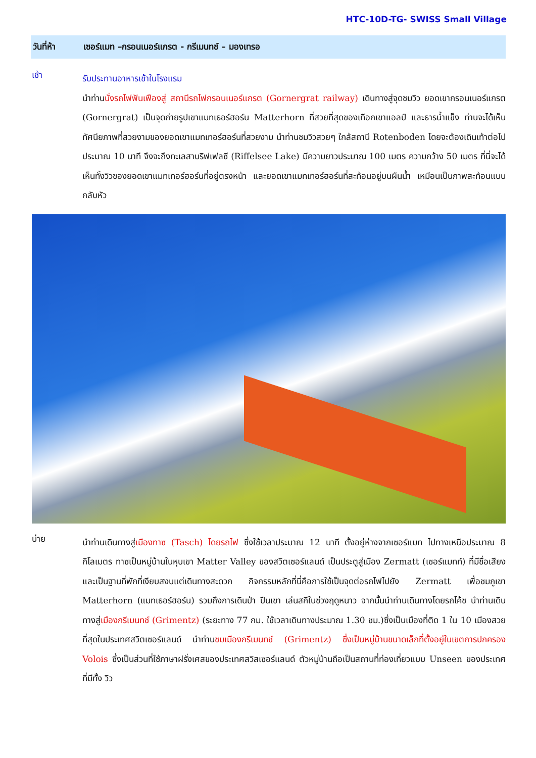HTC-10D-TG- SWISS Small Village
วันที่ห้า เซอร์แมท –กรอนเนอร์แกรต - กรีเมนทช์ – มองเทรอ
เช้า
รับประทานอาหารเช้าในโรงแรม
นำท่านนั่งรถไฟฟันเฟืองสู่ สถานีรถไฟกรอนเนอร์แกรต (Gornergrat railway) เดินทางสู่จุดชมวิว ยอดเขากรอนเนอร์แกรต (Gornergrat) เป็นจุดถ่ายรูปเขาแมทเธอร์ฮอร์น Matterhorn ที่สวยที่สุดของเทือกเขาแอลป์ และธารน้ำแข็ง ท่านจะได้เห็นทัศนียภาพที่สวยงามของยอดเขาแมทเทอร์ฮอร์นที่สวยงาม นำท่านชมวิวสวยๆ ใกล้สถานี Rotenboden โดยจะต้องเดินเท้าต่อไปประมาณ 10 นาที จึงจะถึงทะเลสาบริฟเฟลซี (Riffelsee Lake) มีความยาวประมาณ 100 เมตร ความกว้าง 50 เมตร ที่นี่จะได้เห็นทั้งวิวของยอดเขาแมทเทอร์ฮอร์นที่อยู่ตรงหน้า และยอดเขาแมทเทอร์ฮอร์นที่สะท้อนอยู่บนผืนน้ำ เหมือนเป็นภาพสะท้อนแบบกลับหัว
บ่าย
นำท่านเดินทางสู่เมืองทาซ (Tasch) โดยรถไฟ ซึ่งใช้เวลาประมาณ 12 นาที ตั้งอยู่ห่างจากเซอร์แมท ไปทางเหนือประมาณ 8 กิโลเมตร ทาซเป็นหมู่บ้านในหุบเขา Matter Valley ของสวิตเซอร์แลนด์ เป็นประตูสู่เมือง Zermatt (เซอร์แมทท์) ที่มีชื่อเสียง และเป็นฐานที่พักที่เงียบสงบแต่เดินทางสะดวก กิจกรรมหลักที่นี่คือการใช้เป็นจุดต่อรถไฟไปยัง Zermatt เพื่อชมภูเขา Matterhorn (แมทเธอร์ฮอร์น) รวมถึงการเดินป่า ปีนเขา เล่นสกีในช่วงฤดูหนาว จากนั้นนำท่านเดินทางโดยรถโค้ช นำท่านเดินทางสู่เมืองกรีเมนทช์ (Grimentz) (ระยะทาง 77 กม. ใช้เวลาเดินทางประมาณ 1.30 ชม.)ซึ่งเป็นเมืองที่ติด 1 ใน 10 เมืองสวยที่สุดในประเทศสวิตเซอร์แลนด์ นำท่านชมเมืองกรีเมนทช์ (Grimentz) ซึ่งเป็นหมู่บ้านขนาดเล็กที่ตั้งอยู่ในเขตการปกครอง Volois ซึ่งเป็นส่วนที่ใช้ภาษาฝรั่งเศสของประเทศสวิสเซอร์แลนด์ ตัวหมู่บ้านถือเป็นสถานที่ท่องเที่ยวแบบ Unseen ของประเทศ ที่มีทั้ง วิว